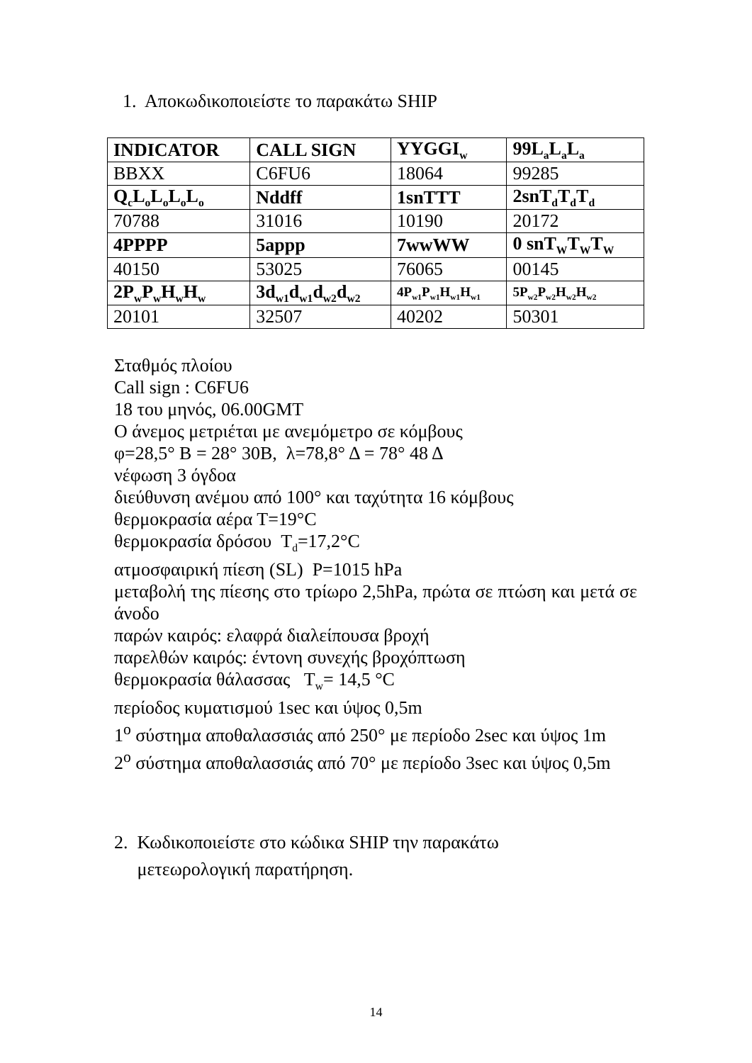1. Αποκωδικοποιείστε το παρακάτω SHIP
| INDICATOR | CALL SIGN | YYGGI<sub>w</sub> | 99L<sub>a</sub>L<sub>a</sub>L<sub>a</sub> |
| --- | --- | --- | --- |
| BBXX | C6FU6 | 18064 | 99285 |
| Q<sub>c</sub>L<sub>o</sub>L<sub>o</sub>L<sub>o</sub>L<sub>o</sub> | Nddff | 1snTTT | 2snT<sub>d</sub>T<sub>d</sub>T<sub>d</sub> |
| 70788 | 31016 | 10190 | 20172 |
| 4PPPP | 5appp | 7wwWW | 0 snT<sub>W</sub>T<sub>W</sub>T<sub>W</sub> |
| 40150 | 53025 | 76065 | 00145 |
| 2P<sub>w</sub>P<sub>w</sub>H<sub>w</sub>H<sub>w</sub> | 3d<sub>w1</sub>d<sub>w1</sub>d<sub>w2</sub>d<sub>w2</sub> | 4P<sub>w1</sub>P<sub>w1</sub>H<sub>w1</sub>H<sub>w1</sub> | 5P<sub>w2</sub>P<sub>w2</sub>H<sub>w2</sub>H<sub>w2</sub> |
| 20101 | 32507 | 40202 | 50301 |
Σταθμός πλοίου
Call sign : C6FU6
18 του μηνός, 06.00GMT
Ο άνεμος μετριέται με ανεμόμετρο σε κόμβους
φ=28,5° Β = 28° 30Β, λ=78,8° Δ = 78° 48 Δ
νέφωση 3 όγδοα
διεύθυνση ανέμου από 100° και ταχύτητα 16 κόμβους
θερμοκρασία αέρα Τ=19°C
θερμοκρασία δρόσου T<sub>d</sub>=17,2°C
ατμοσφαιρική πίεση (SL) P=1015 hPa
μεταβολή της πίεσης στο τρίωρο 2,5hPa, πρώτα σε πτώση και μετά σε άνοδο
παρών καιρός: ελαφρά διαλείπουσα βροχή
παρελθών καιρός: έντονη συνεχής βροχόπτωση
θερμοκρασία θάλασσας T<sub>w</sub>= 14,5 °C
περίοδος κυματισμού 1sec και ύψος 0,5m
1<sup>ο</sup> σύστημα αποθαλασσιάς από 250° με περίοδο 2sec και ύψος 1m
2<sup>ο</sup> σύστημα αποθαλασσιάς από 70° με περίοδο 3sec και ύψος 0,5m
2. Κωδικοποιείστε στο κώδικα SHIP την παρακάτω
μετεωρολογική παρατήρηση.
14